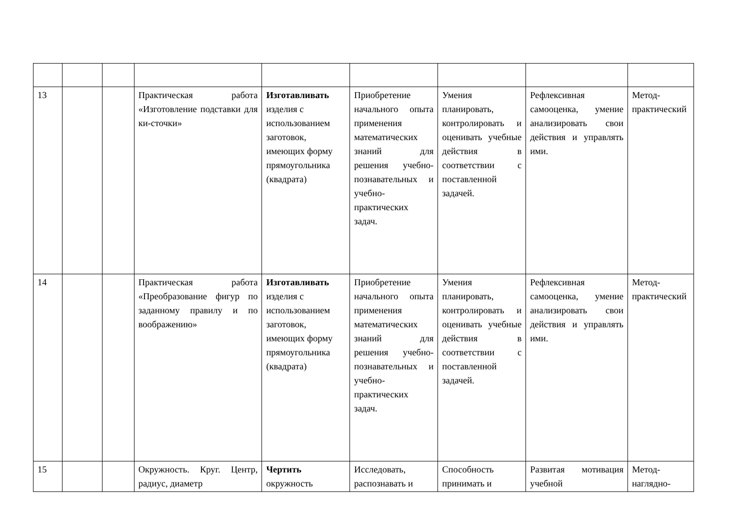| 13 | | | Практическая работа «Изготовление подставки для ки-сточки» | Изготавливать изделия с использованием заготовок, имеющих форму прямоугольника (квадрата) | Приобретение начального опыта применения математических знаний для решения учебно-познавательных и учебно-практических задач. | Умения планировать, контролировать и оценивать учебные действия в соответствии с поставленной задачей. | Рефлексивная самооценка, умение анализировать свои действия и управлять ими. | Метод-практический |
| 14 | | | Практическая работа «Преобразование фигур по заданному правилу и по воображению» | Изготавливать изделия с использованием заготовок, имеющих форму прямоугольника (квадрата) | Приобретение начального опыта применения математических знаний для решения учебно-познавательных и учебно-практических задач. | Умения планировать, контролировать и оценивать учебные действия в соответствии с поставленной задачей. | Рефлексивная самооценка, умение анализировать свои действия и управлять ими. | Метод-практический |
| 15 | | | Окружность. Круг. Центр, радиус, диаметр | Чертить окружность | Исследовать, распознавать и | Способность принимать и | Развитая мотивация учебной | Метод-наглядно- |